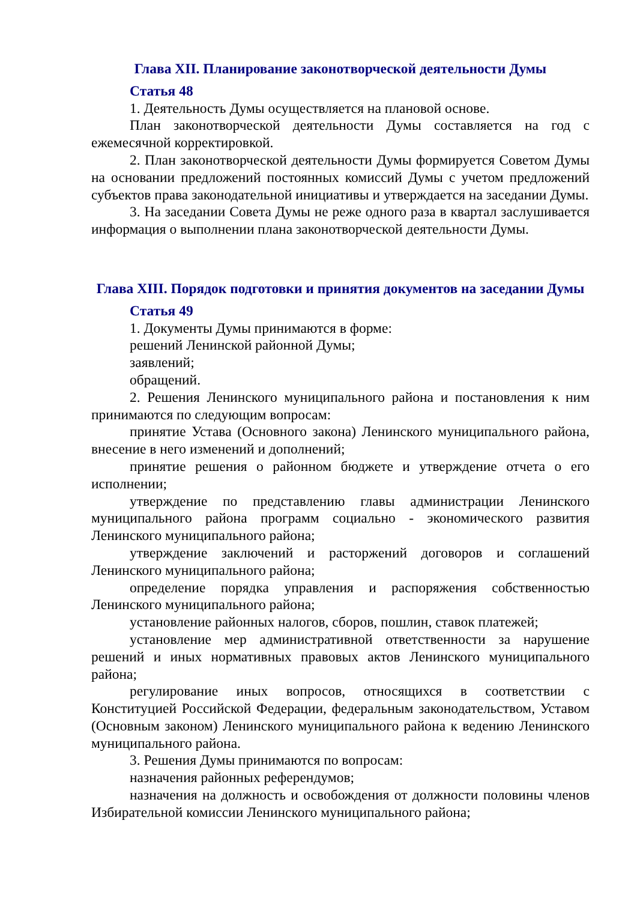Глава XII. Планирование законотворческой деятельности Думы
Статья 48
1. Деятельность Думы осуществляется на плановой основе.
План законотворческой деятельности Думы составляется на год с ежемесячной корректировкой.
2. План законотворческой деятельности Думы формируется Советом Думы на основании предложений постоянных комиссий Думы с учетом предложений субъектов права законодательной инициативы и утверждается на заседании Думы.
3. На заседании Совета Думы не реже одного раза в квартал заслушивается информация о выполнении плана законотворческой деятельности Думы.
Глава XIII. Порядок подготовки и принятия документов на заседании Думы
Статья 49
1. Документы Думы принимаются в форме:
решений Ленинской районной Думы;
заявлений;
обращений.
2. Решения Ленинского муниципального района и постановления к ним принимаются по следующим вопросам:
принятие Устава (Основного закона) Ленинского муниципального района, внесение в него изменений и дополнений;
принятие решения о районном бюджете и утверждение отчета о его исполнении;
утверждение по представлению главы администрации Ленинского муниципального района программ социально - экономического развития Ленинского муниципального района;
утверждение заключений и расторжений договоров и соглашений Ленинского муниципального района;
определение порядка управления и распоряжения собственностью Ленинского муниципального района;
установление районных налогов, сборов, пошлин, ставок платежей;
установление мер административной ответственности за нарушение решений и иных нормативных правовых актов Ленинского муниципального района;
регулирование иных вопросов, относящихся в соответствии с Конституцией Российской Федерации, федеральным законодательством, Уставом (Основным законом) Ленинского муниципального района к ведению Ленинского муниципального района.
3. Решения Думы принимаются по вопросам:
назначения районных референдумов;
назначения на должность и освобождения от должности половины членов Избирательной комиссии Ленинского муниципального района;